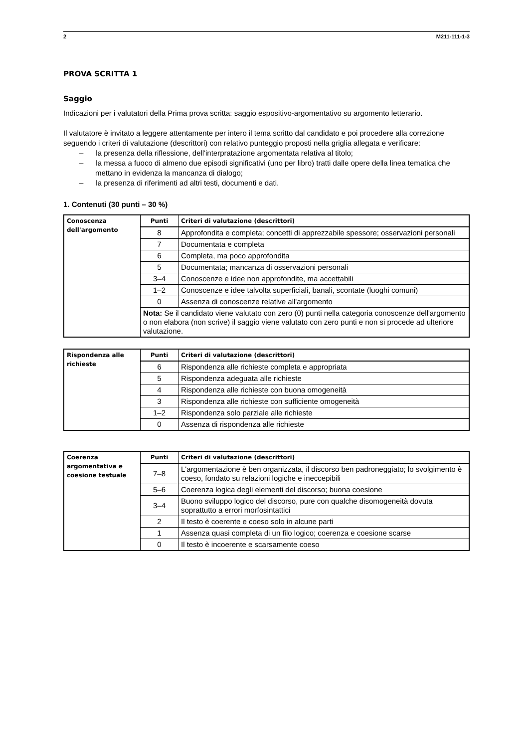2 M211-111-1-3
PROVA SCRITTA 1
Saggio
Indicazioni per i valutatori della Prima prova scritta: saggio espositivo-argomentativo su argomento letterario.
Il valutatore è invitato a leggere attentamente per intero il tema scritto dal candidato e poi procedere alla correzione seguendo i criteri di valutazione (descrittori) con relativo punteggio proposti nella griglia allegata e verificare:
– la presenza della riflessione, dell'interpratazione argomentata relativa al titolo;
– la messa a fuoco di almeno due episodi significativi (uno per libro) tratti dalle opere della linea tematica che mettano in evidenza la mancanza di dialogo;
– la presenza di riferimenti ad altri testi, documenti e dati.
1. Contenuti (30 punti – 30 %)
| Conoscenza dell'argomento | Punti | Criteri di valutazione (descrittori) |
| | 8 | Approfondita e completa; concetti di apprezzabile spessore; osservazioni personali |
| | 7 | Documentata e completa |
| | 6 | Completa, ma poco approfondita |
| | 5 | Documentata; mancanza di osservazioni personali |
| | 3–4 | Conoscenze e idee non approfondite, ma accettabili |
| | 1–2 | Conoscenze e idee talvolta superficiali, banali, scontate (luoghi comuni) |
| | 0 | Assenza di conoscenze relative all'argomento |
| | Nota: Se il candidato viene valutato con zero (0) punti nella categoria conoscenze dell'argomento o non elabora (non scrive) il saggio viene valutato con zero punti e non si procede ad ulteriore valutazione. | |
| Rispondenza alle richieste | Punti | Criteri di valutazione (descrittori) |
| | 6 | Rispondenza alle richieste completa e appropriata |
| | 5 | Rispondenza adeguata alle richieste |
| | 4 | Rispondenza alle richieste con buona omogeneità |
| | 3 | Rispondenza alle richieste con sufficiente omogeneità |
| | 1–2 | Rispondenza solo parziale alle richieste |
| | 0 | Assenza di rispondenza alle richieste |
| Coerenza argomentativa e coesione testuale | Punti | Criteri di valutazione (descrittori) |
| | 7–8 | L'argomentazione è ben organizzata, il discorso ben padroneggiato; lo svolgimento è coeso, fondato su relazioni logiche e ineccepibili |
| | 5–6 | Coerenza logica degli elementi del discorso; buona coesione |
| | 3–4 | Buono sviluppo logico del discorso, pure con qualche disomogeneità dovuta soprattutto a errori morfosintattici |
| | 2 | Il testo è coerente e coeso solo in alcune parti |
| | 1 | Assenza quasi completa di un filo logico; coerenza e coesione scarse |
| | 0 | Il testo è incoerente e scarsamente coeso |